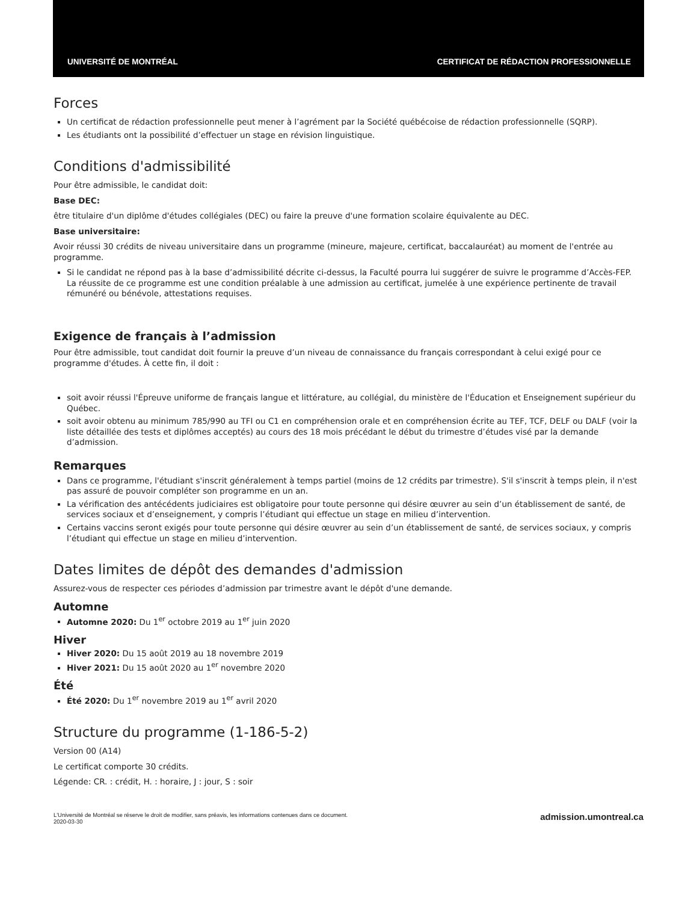UNIVERSITÉ DE MONTRÉAL CERTIFICAT DE RÉDACTION PROFESSIONNELLE
Forces
Un certificat de rédaction professionnelle peut mener à l’agrément par la Société québécoise de rédaction professionnelle (SQRP).
Les étudiants ont la possibilité d’effectuer un stage en révision linguistique.
Conditions d'admissibilité
Pour être admissible, le candidat doit:
Base DEC:
être titulaire d'un diplôme d'études collégiales (DEC) ou faire la preuve d'une formation scolaire équivalente au DEC.
Base universitaire:
Avoir réussi 30 crédits de niveau universitaire dans un programme (mineure, majeure, certificat, baccalauréat) au moment de l'entrée au programme.
Si le candidat ne répond pas à la base d’admissibilité décrite ci-dessus, la Faculté pourra lui suggérer de suivre le programme d’Accès-FEP. La réussite de ce programme est une condition préalable à une admission au certificat, jumelée à une expérience pertinente de travail rémunéré ou bénévole, attestations requises.
Exigence de français à l’admission
Pour être admissible, tout candidat doit fournir la preuve d’un niveau de connaissance du français correspondant à celui exigé pour ce programme d'études. À cette fin, il doit :
soit avoir réussi l'Épreuve uniforme de français langue et littérature, au collégial, du ministère de l'Éducation et Enseignement supérieur du Québec.
soit avoir obtenu au minimum 785/990 au TFI ou C1 en compréhension orale et en compréhension écrite au TEF, TCF, DELF ou DALF (voir la liste détaillée des tests et diplômes acceptés) au cours des 18 mois précédant le début du trimestre d’études visé par la demande d’admission.
Remarques
Dans ce programme, l'étudiant s'inscrit généralement à temps partiel (moins de 12 crédits par trimestre). S'il s'inscrit à temps plein, il n'est pas assuré de pouvoir compléter son programme en un an.
La vérification des antécédents judiciaires est obligatoire pour toute personne qui désire œuvrer au sein d’un établissement de santé, de services sociaux et d’enseignement, y compris l’étudiant qui effectue un stage en milieu d’intervention.
Certains vaccins seront exigés pour toute personne qui désire œuvrer au sein d’un établissement de santé, de services sociaux, y compris l’étudiant qui effectue un stage en milieu d’intervention.
Dates limites de dépôt des demandes d'admission
Assurez-vous de respecter ces périodes d’admission par trimestre avant le dépôt d'une demande.
Automne
Automne 2020: Du 1<sup>er</sup> octobre 2019 au 1<sup>er</sup> juin 2020
Hiver
Hiver 2020: Du 15 août 2019 au 18 novembre 2019
Hiver 2021: Du 15 août 2020 au 1<sup>er</sup> novembre 2020
Été
Été 2020: Du 1<sup>er</sup> novembre 2019 au 1<sup>er</sup> avril 2020
Structure du programme (1-186-5-2)
Version 00 (A14)
Le certificat comporte 30 crédits.
Légende: CR. : crédit, H. : horaire, J : jour, S : soir
L'Université de Montréal se réserve le droit de modifier, sans préavis, les informations contenues dans ce document.
2020-03-30
admission.umontreal.ca